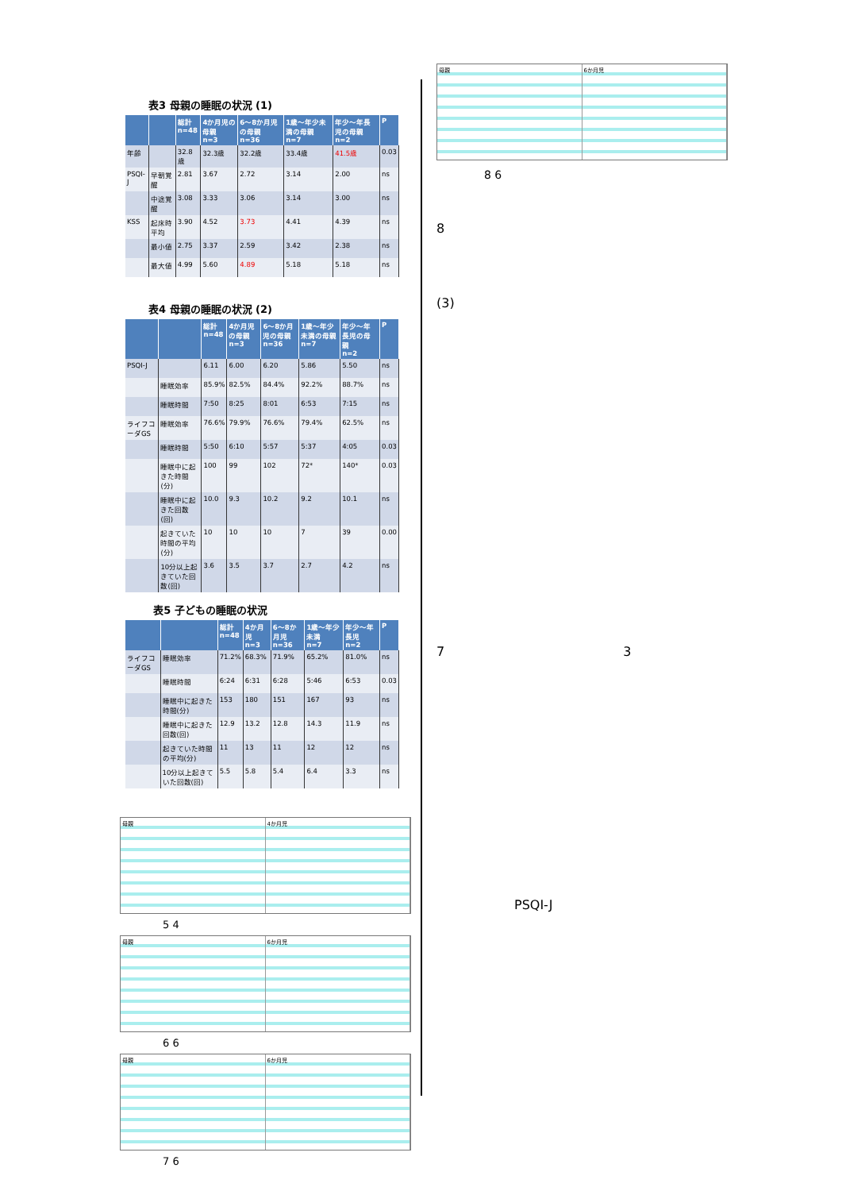表3 母親の睡眠の状況 (1)
| | | 総計 n=48 | 4か月児の母親 n=3 | 6〜8か月児の母親 n=36 | 1歳〜年少未満の母親 n=7 | 年少〜年長児の母親 n=2 | P |
| --- | --- | --- | --- | --- | --- | --- | --- |
| 年齢 | | 32.8歳 | 32.3歳 | 32.2歳 | 33.4歳 | 41.5歳 | 0.03 |
| PSQI-J | 早朝覚醒 | 2.81 | 3.67 | 2.72 | 3.14 | 2.00 | ns |
| | 中途覚醒 | 3.08 | 3.33 | 3.06 | 3.14 | 3.00 | ns |
| KSS | 起床時平均 | 3.90 | 4.52 | 3.73 | 4.41 | 4.39 | ns |
| | 最小値 | 2.75 | 3.37 | 2.59 | 3.42 | 2.38 | ns |
| | 最大値 | 4.99 | 5.60 | 4.89 | 5.18 | 5.18 | ns |
表4 母親の睡眠の状況 (2)
| | | 総計 n=48 | 4か月児の母親 n=3 | 6〜8か月児の母親 n=36 | 1歳〜年少未満の母親 n=7 | 年少〜年長児の母親 n=2 | P |
| --- | --- | --- | --- | --- | --- | --- | --- |
| PSQI-J | | 6.11 | 6.00 | 6.20 | 5.86 | 5.50 | ns |
| | 睡眠効率 | 85.9% | 82.5% | 84.4% | 92.2% | 88.7% | ns |
| | 睡眠時間 | 7:50 | 8:25 | 8:01 | 6:53 | 7:15 | ns |
| ライフコーダGS | 睡眠効率 | 76.6% | 79.9% | 76.6% | 79.4% | 62.5% | ns |
| | 睡眠時間 | 5:50 | 6:10 | 5:57 | 5:37 | 4:05 | 0.03 |
| | 睡眠中に起きた時間(分) | 100 | 99 | 102 | 72* | 140* | 0.03 |
| | 睡眠中に起きた回数(回) | 10.0 | 9.3 | 10.2 | 9.2 | 10.1 | ns |
| | 起きていた時間の平均(分) | 10 | 10 | 10 | 7 | 39 | 0.00 |
| | 10分以上起きていた回数(回) | 3.6 | 3.5 | 3.7 | 2.7 | 4.2 | ns |
表5 子どもの睡眠の状況
| | | 総計 n=48 | 4か月児 n=3 | 6〜8か月児 n=36 | 1歳〜年少未満 n=7 | 年少〜年長児 n=2 | P |
| --- | --- | --- | --- | --- | --- | --- | --- |
| ライフコーダGS | 睡眠効率 | 71.2% | 68.3% | 71.9% | 65.2% | 81.0% | ns |
| | 睡眠時間 | 6:24 | 6:31 | 6:28 | 5:46 | 6:53 | 0.03 |
| | 睡眠中に起きた時間(分) | 153 | 180 | 151 | 167 | 93 | ns |
| | 睡眠中に起きた回数(回) | 12.9 | 13.2 | 12.8 | 14.3 | 11.9 | ns |
| | 起きていた時間の平均(分) | 11 | 13 | 11 | 12 | 12 | ns |
| | 10分以上起きていた回数(回) | 5.5 | 5.8 | 5.4 | 6.4 | 3.3 | ns |
母親 4か月児
5 4
母親 6か月児
6 6
母親 6か月児
7 6
母親 6か月児
8 6
8
(3)
7 3
PSQI-J